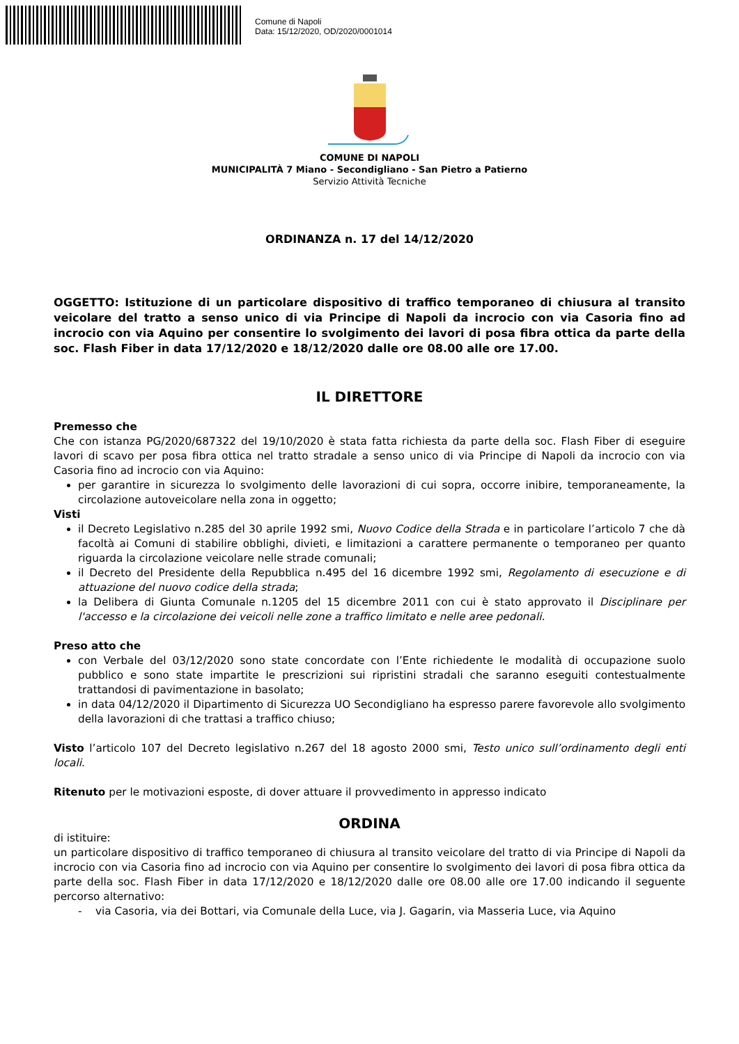Comune di Napoli
Data: 15/12/2020, OD/2020/0001014
COMUNE DI NAPOLI
MUNICIPALITÀ 7 Miano - Secondigliano - San Pietro a Patierno
Servizio Attività Tecniche
ORDINANZA n. 17 del 14/12/2020
OGGETTO: Istituzione di un particolare dispositivo di traffico temporaneo di chiusura al transito veicolare del tratto a senso unico di via Principe di Napoli da incrocio con via Casoria fino ad incrocio con via Aquino per consentire lo svolgimento dei lavori di posa fibra ottica da parte della soc. Flash Fiber in data 17/12/2020 e 18/12/2020 dalle ore 08.00 alle ore 17.00.
IL DIRETTORE
Premesso che
Che con istanza PG/2020/687322 del 19/10/2020 è stata fatta richiesta da parte della soc. Flash Fiber di eseguire lavori di scavo per posa fibra ottica nel tratto stradale a senso unico di via Principe di Napoli da incrocio con via Casoria fino ad incrocio con via Aquino:
per garantire in sicurezza lo svolgimento delle lavorazioni di cui sopra, occorre inibire, temporaneamente, la circolazione autoveicolare nella zona in oggetto;
Visti
il Decreto Legislativo n.285 del 30 aprile 1992 smi, Nuovo Codice della Strada e in particolare l’articolo 7 che dà facoltà ai Comuni di stabilire obblighi, divieti, e limitazioni a carattere permanente o temporaneo per quanto riguarda la circolazione veicolare nelle strade comunali;
il Decreto del Presidente della Repubblica n.495 del 16 dicembre 1992 smi, Regolamento di esecuzione e di attuazione del nuovo codice della strada;
la Delibera di Giunta Comunale n.1205 del 15 dicembre 2011 con cui è stato approvato il Disciplinare per l'accesso e la circolazione dei veicoli nelle zone a traffico limitato e nelle aree pedonali.
Preso atto che
con Verbale del 03/12/2020 sono state concordate con l’Ente richiedente le modalità di occupazione suolo pubblico e sono state impartite le prescrizioni sui ripristini stradali che saranno eseguiti contestualmente trattandosi di pavimentazione in basolato;
in data 04/12/2020 il Dipartimento di Sicurezza UO Secondigliano ha espresso parere favorevole allo svolgimento della lavorazioni di che trattasi a traffico chiuso;
Visto l’articolo 107 del Decreto legislativo n.267 del 18 agosto 2000 smi, Testo unico sull’ordinamento degli enti locali.
Ritenuto per le motivazioni esposte, di dover attuare il provvedimento in appresso indicato
ORDINA
di istituire:
un particolare dispositivo di traffico temporaneo di chiusura al transito veicolare del tratto di via Principe di Napoli da incrocio con via Casoria fino ad incrocio con via Aquino per consentire lo svolgimento dei lavori di posa fibra ottica da parte della soc. Flash Fiber in data 17/12/2020 e 18/12/2020 dalle ore 08.00 alle ore 17.00 indicando il seguente percorso alternativo:
- via Casoria, via dei Bottari, via Comunale della Luce, via J. Gagarin, via Masseria Luce, via Aquino